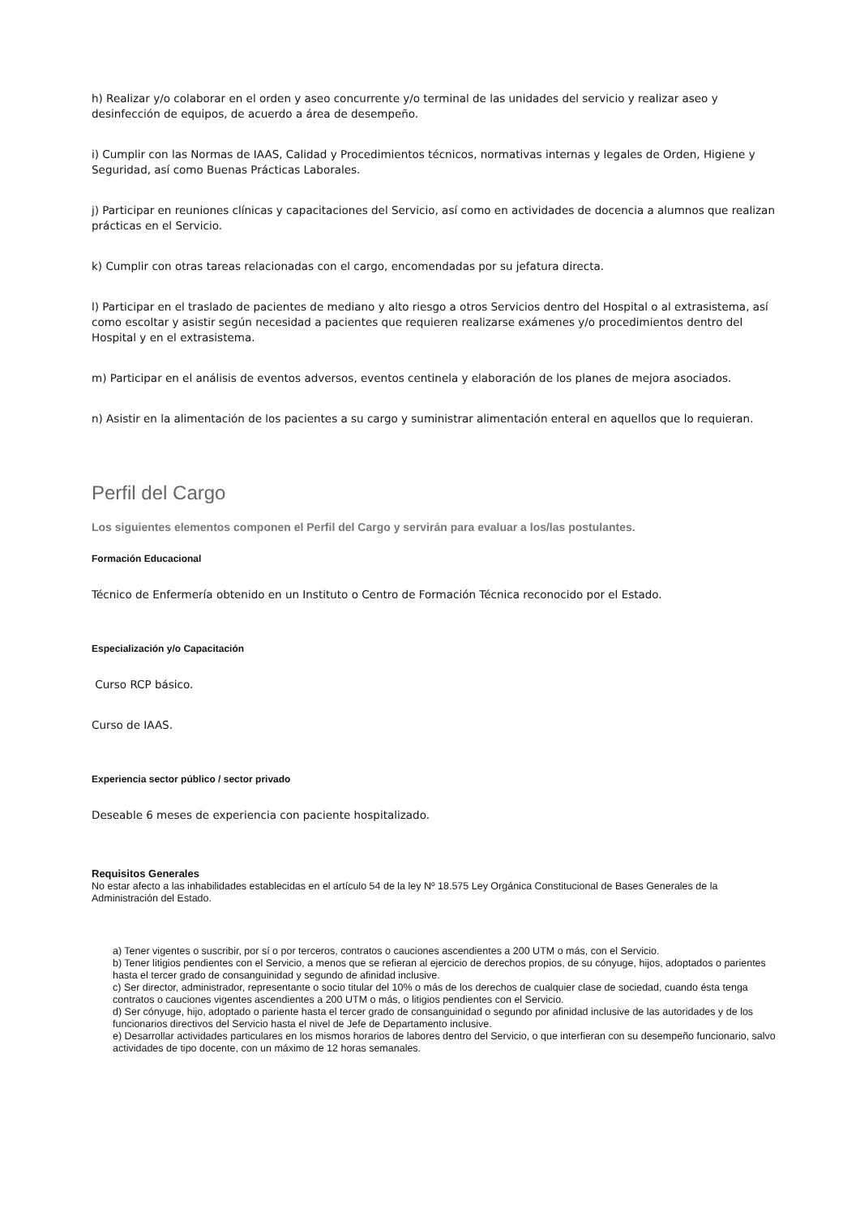h) Realizar y/o colaborar en el orden y aseo concurrente y/o terminal de las unidades del servicio y realizar aseo y desinfección de equipos, de acuerdo a área de desempeño.
i) Cumplir con las Normas de IAAS, Calidad y Procedimientos técnicos, normativas internas y legales de Orden, Higiene y Seguridad, así como Buenas Prácticas Laborales.
j) Participar en reuniones clínicas y capacitaciones del Servicio, así como en actividades de docencia a alumnos que realizan prácticas en el Servicio.
k) Cumplir con otras tareas relacionadas con el cargo, encomendadas por su jefatura directa.
l) Participar en el traslado de pacientes de mediano y alto riesgo a otros Servicios dentro del Hospital o al extrasistema, así como escoltar y asistir según necesidad a pacientes que requieren realizarse exámenes y/o procedimientos dentro del Hospital y en el extrasistema.
m) Participar en el análisis de eventos adversos, eventos centinela y elaboración de los planes de mejora asociados.
n) Asistir en la alimentación de los pacientes a su cargo y suministrar alimentación enteral en aquellos que lo requieran.
Perfil del Cargo
Los siguientes elementos componen el Perfil del Cargo y servirán para evaluar a los/las postulantes.
Formación Educacional
Técnico de Enfermería obtenido en un Instituto o Centro de Formación Técnica reconocido por el Estado.
Especialización y/o Capacitación
Curso RCP básico.
Curso de IAAS.
Experiencia sector público / sector privado
Deseable 6 meses de experiencia con paciente hospitalizado.
Requisitos Generales
No estar afecto a las inhabilidades establecidas en el artículo 54 de la ley Nº 18.575 Ley Orgánica Constitucional de Bases Generales de la Administración del Estado.
a) Tener vigentes o suscribir, por sí o por terceros, contratos o cauciones ascendientes a 200 UTM o más, con el Servicio.
b) Tener litigios pendientes con el Servicio, a menos que se refieran al ejercicio de derechos propios, de su cónyuge, hijos, adoptados o parientes hasta el tercer grado de consanguinidad y segundo de afinidad inclusive.
c) Ser director, administrador, representante o socio titular del 10% o más de los derechos de cualquier clase de sociedad, cuando ésta tenga contratos o cauciones vigentes ascendientes a 200 UTM o más, o litigios pendientes con el Servicio.
d) Ser cónyuge, hijo, adoptado o pariente hasta el tercer grado de consanguinidad o segundo por afinidad inclusive de las autoridades y de los funcionarios directivos del Servicio hasta el nivel de Jefe de Departamento inclusive.
e) Desarrollar actividades particulares en los mismos horarios de labores dentro del Servicio, o que interfieran con su desempeño funcionario, salvo actividades de tipo docente, con un máximo de 12 horas semanales.